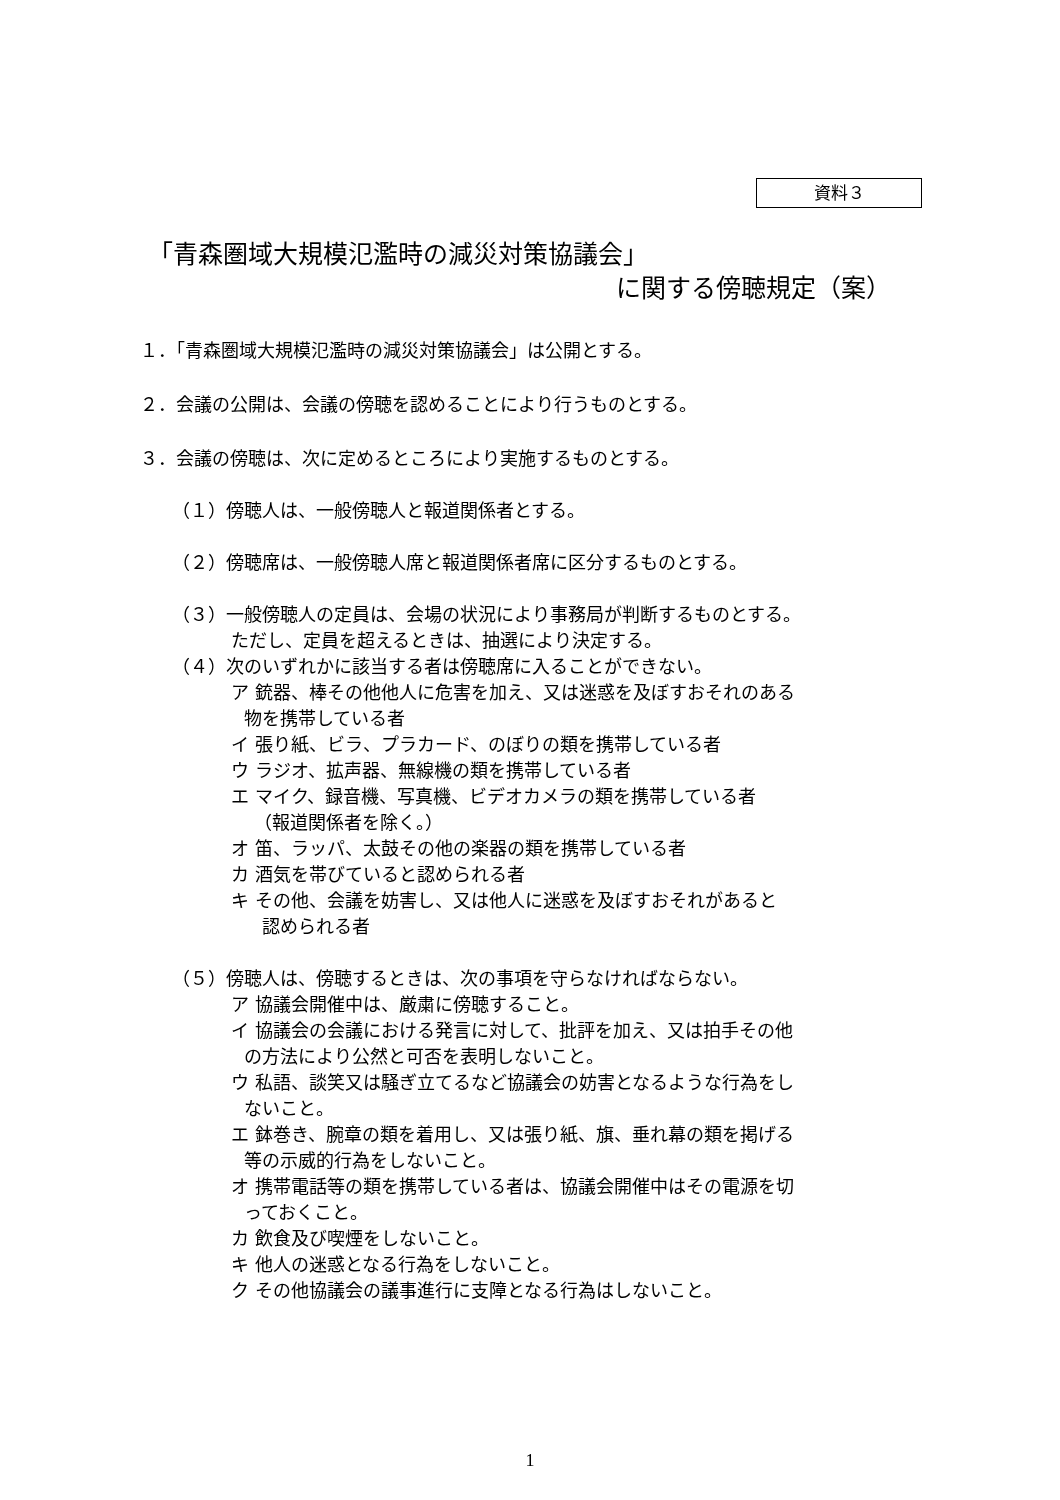資料３
「青森圏域大規模氾濫時の減災対策協議会」
に関する傍聴規定（案）
１．「青森圏域大規模氾濫時の減災対策協議会」は公開とする。
２．会議の公開は、会議の傍聴を認めることにより行うものとする。
３．会議の傍聴は、次に定めるところにより実施するものとする。
（１）傍聴人は、一般傍聴人と報道関係者とする。
（２）傍聴席は、一般傍聴人席と報道関係者席に区分するものとする。
（３）一般傍聴人の定員は、会場の状況により事務局が判断するものとする。
ただし、定員を超えるときは、抽選により決定する。
（４）次のいずれかに該当する者は傍聴席に入ることができない。
ア 銃器、棒その他他人に危害を加え、又は迷惑を及ぼすおそれのある
物を携帯している者
イ 張り紙、ビラ、プラカード、のぼりの類を携帯している者
ウ ラジオ、拡声器、無線機の類を携帯している者
エ マイク、録音機、写真機、ビデオカメラの類を携帯している者
（報道関係者を除く。）
オ 笛、ラッパ、太鼓その他の楽器の類を携帯している者
カ 酒気を帯びていると認められる者
キ その他、会議を妨害し、又は他人に迷惑を及ぼすおそれがあると
認められる者
（５）傍聴人は、傍聴するときは、次の事項を守らなければならない。
ア 協議会開催中は、厳粛に傍聴すること。
イ 協議会の会議における発言に対して、批評を加え、又は拍手その他
の方法により公然と可否を表明しないこと。
ウ 私語、談笑又は騒ぎ立てるなど協議会の妨害となるような行為をし
ないこと。
エ 鉢巻き、腕章の類を着用し、又は張り紙、旗、垂れ幕の類を掲げる
等の示威的行為をしないこと。
オ 携帯電話等の類を携帯している者は、協議会開催中はその電源を切
っておくこと。
カ 飲食及び喫煙をしないこと。
キ 他人の迷惑となる行為をしないこと。
ク その他協議会の議事進行に支障となる行為はしないこと。
1